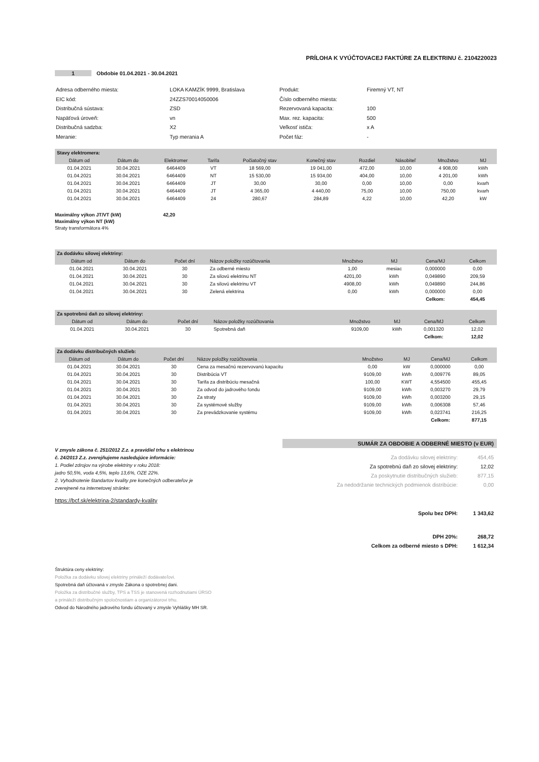PRÍLOHA K VYÚČTOVACEJ FAKTÚRE ZA ELEKTRINU č. 2104220023
1 Obdobie 01.04.2021 - 30.04.2021
| Adresa odberného miesta: | LOKA KAMZÍK 9999, Bratislava |
| EIC kód: | 24ZZS70014050006 |
| Distribučná sústava: | ZSD |
| Napäťová úroveň: | vn |
| Distribučná sadzba: | X2 |
| Meranie: | Typ merania A |
| Produkt: | Firemný VT, NT |
| Číslo odberného miesta: | |
| Rezervovaná kapacita: | 100 |
| Max. rez. kapacita: | 500 |
| Veľkosť ističa: | x A |
| Počet fáz: | - |
| Stavy elektromera: | | | | | | | | | |
| Dátum od | Dátum do | Elektromer | Tarifa | Počiatočný stav | Konečný stav | Rozdiel | Násobiteľ | Množstvo | MJ |
| 01.04.2021 | 30.04.2021 | 6464409 | VT | 18 569,00 | 19 041,00 | 472,00 | 10,00 | 4 908,00 | kWh |
| 01.04.2021 | 30.04.2021 | 6464409 | NT | 15 530,00 | 15 934,00 | 404,00 | 10,00 | 4 201,00 | kWh |
| 01.04.2021 | 30.04.2021 | 6464409 | JT | 30,00 | 30,00 | 0,00 | 10,00 | 0,00 | kvarh |
| 01.04.2021 | 30.04.2021 | 6464409 | JT | 4 365,00 | 4 440,00 | 75,00 | 10,00 | 750,00 | kvarh |
| 01.04.2021 | 30.04.2021 | 6464409 | 24 | 280,67 | 284,89 | 4,22 | 10,00 | 42,20 | kW |
Maximálny výkon JT/VT (kW) 42,20
Maximálny výkon NT (kW)
Straty transformátora 4%
| Za dodávku silovej elektriny: | | | | | | | |
| Dátum od | Dátum do | Počet dní | Názov položky rozúčtovania | Množstvo | MJ | Cena/MJ | Celkom |
| 01.04.2021 | 30.04.2021 | 30 | Za odberné miesto | 1,00 | mesiac | 0,000000 | 0,00 |
| 01.04.2021 | 30.04.2021 | 30 | Za silovú elektrinu NT | 4201,00 | kWh | 0,049890 | 209,59 |
| 01.04.2021 | 30.04.2021 | 30 | Za silovú elektrinu VT | 4908,00 | kWh | 0,049890 | 244,86 |
| 01.04.2021 | 30.04.2021 | 30 | Zelená elektrina | 0,00 | kWh | 0,000000 | 0,00 |
| | | | | | | Celkom: | 454,45 |
| Za spotrebnú daň zo silovej elektriny: | | | | | | | |
| Dátum od | Dátum do | Počet dní | Názov položky rozúčtovania | Množstvo | MJ | Cena/MJ | Celkom |
| 01.04.2021 | 30.04.2021 | 30 | Spotrebná daň | 9109,00 | kWh | 0,001320 | 12,02 |
| | | | | | | Celkom: | 12,02 |
| Za dodávku distribučných služieb: | | | | | | | |
| Dátum od | Dátum do | Počet dní | Názov položky rozúčtovania | Množstvo | MJ | Cena/MJ | Celkom |
| 01.04.2021 | 30.04.2021 | 30 | Cena za mesačnú rezervovanú kapacitu | 0,00 | kW | 0,000000 | 0,00 |
| 01.04.2021 | 30.04.2021 | 30 | Distribúcia VT | 9109,00 | kWh | 0,009776 | 89,05 |
| 01.04.2021 | 30.04.2021 | 30 | Tarifa za distribúciu mesačná | 100,00 | KWT | 4,554500 | 455,45 |
| 01.04.2021 | 30.04.2021 | 30 | Za odvod do jadrového fondu | 9109,00 | kWh | 0,003270 | 29,79 |
| 01.04.2021 | 30.04.2021 | 30 | Za straty | 9109,00 | kWh | 0,003200 | 29,15 |
| 01.04.2021 | 30.04.2021 | 30 | Za systémové služby | 9109,00 | kWh | 0,006308 | 57,46 |
| 01.04.2021 | 30.04.2021 | 30 | Za prevádzkovanie systému | 9109,00 | kWh | 0,023741 | 216,25 |
| | | | | | | Celkom: | 877,15 |
V zmysle zákona č. 251/2012 Z.z. a pravidiel trhu s elektrinou
č. 24/2013 Z.z. zverejňujeme nasledujúce informácie:
1. Podiel zdrojov na výrobe elektriny v roku 2018:
jadro 50,5%, voda 4,5%, teplo 13,6%, OZE 22%.
2. Vyhodnotenie štandartov kvality pre konečných odberateľov je
zverejnené na internetovej stránke:
https://bcf.sk/elektrina-2/standardy-kvality
SUMÁR ZA OBDOBIE A ODBERNÉ MIESTO (v EUR)
| Za dodávku silovej elektriny: | 454,45 |
| Za spotrebnú daň zo silovej elektriny: | 12,02 |
| Za poskytnutie distribučných služieb: | 877,15 |
| Za nedodržanie technických podmienok distribúcie: | 0,00 |
| Spolu bez DPH: | 1 343,62 |
| DPH 20%: | 268,72 |
| Celkom za odberné miesto s DPH: | 1 612,34 |
Štruktúra ceny elektriny:
Položka za dodávku silovej elektriny prináleží dodávateľovi.
Spotrebná daň účtovaná v zmysle Zákona o spotrebnej dani.
Položka za distribučné služby, TPS a TSS je stanovená rozhodnutiami ÚRSO
a prináleží distribučným spoločnostiam a organizátorovi trhu.
Odvod do Národného jadrového fondu účtovaný v zmysle Vyhlášky MH SR.